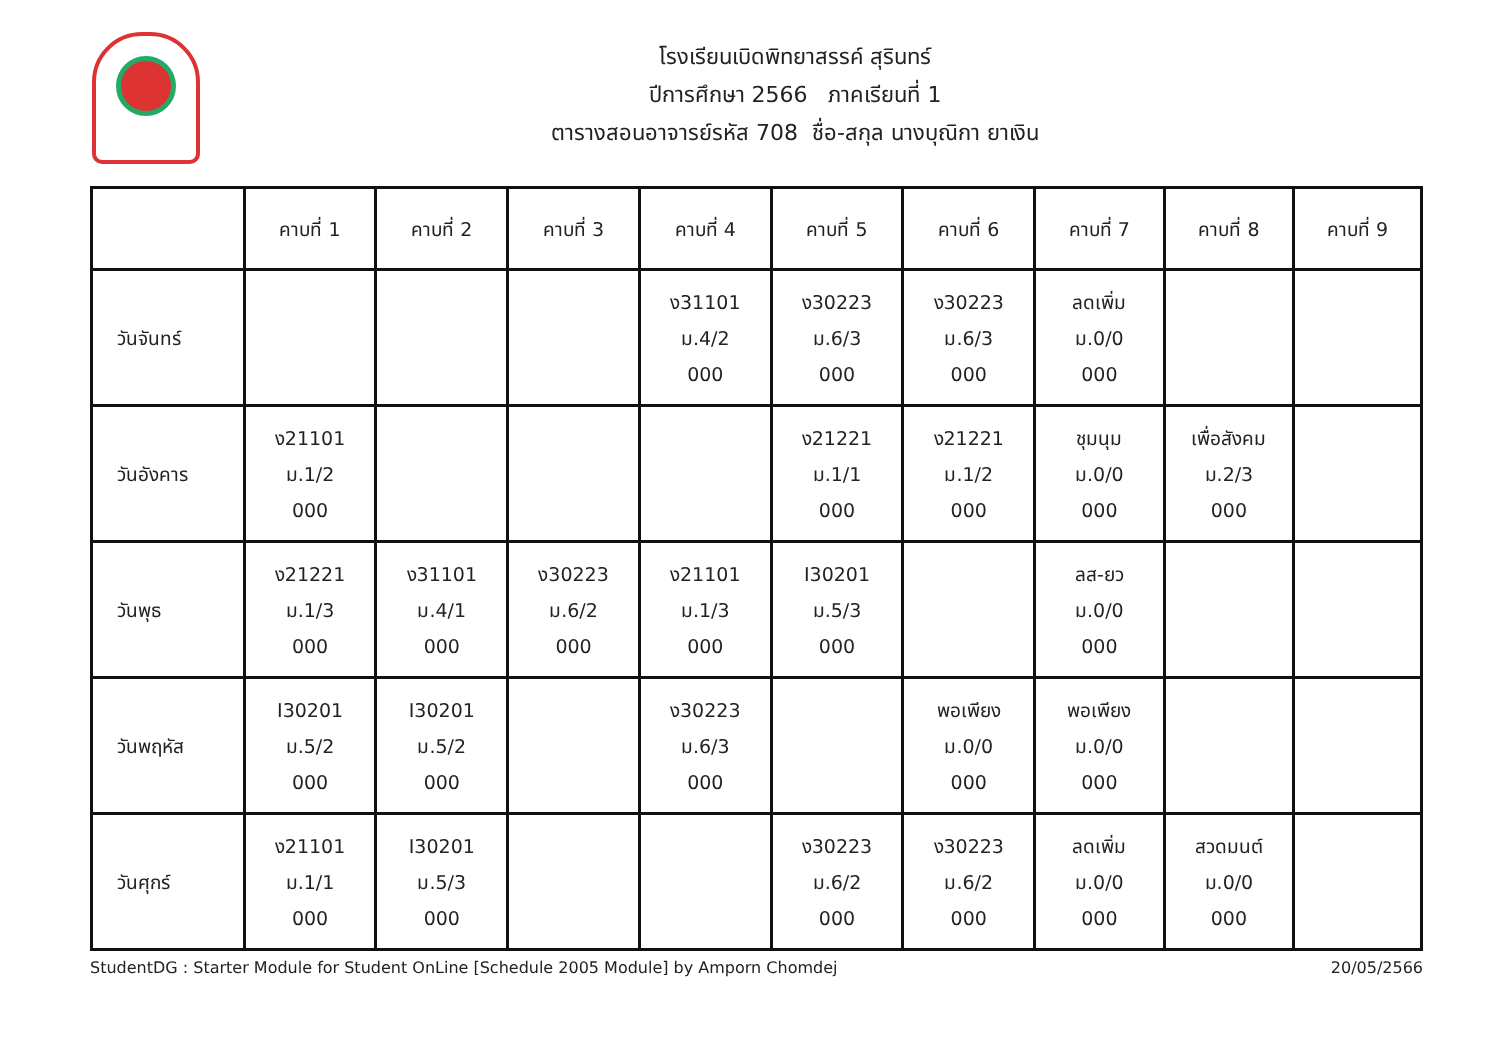โรงเรียนเบิดพิทยาสรรค์ สุรินทร์
ปีการศึกษา 2566 ภาคเรียนที่ 1
ตารางสอนอาจารย์รหัส 708 ชื่อ-สกุล นางบุณิกา ยาเงิน
| | คาบที่ 1 | คาบที่ 2 | คาบที่ 3 | คาบที่ 4 | คาบที่ 5 | คาบที่ 6 | คาบที่ 7 | คาบที่ 8 | คาบที่ 9 |
| --- | --- | --- | --- | --- | --- | --- | --- | --- | --- |
| วันจันทร์ | | | | ง31101 ม.4/2 000 | ง30223 ม.6/3 000 | ง30223 ม.6/3 000 | ลดเพิ่ม ม.0/0 000 | | |
| วันอังคาร | ง21101 ม.1/2 000 | | | | ง21221 ม.1/1 000 | ง21221 ม.1/2 000 | ชุมนุม ม.0/0 000 | เพื่อสังคม ม.2/3 000 | |
| วันพุธ | ง21221 ม.1/3 000 | ง31101 ม.4/1 000 | ง30223 ม.6/2 000 | ง21101 ม.1/3 000 | I30201 ม.5/3 000 | | ลส-ยว ม.0/0 000 | | |
| วันพฤหัส | I30201 ม.5/2 000 | I30201 ม.5/2 000 | | ง30223 ม.6/3 000 | | พอเพียง ม.0/0 000 | พอเพียง ม.0/0 000 | | |
| วันศุกร์ | ง21101 ม.1/1 000 | I30201 ม.5/3 000 | | | ง30223 ม.6/2 000 | ง30223 ม.6/2 000 | ลดเพิ่ม ม.0/0 000 | สวดมนต์ ม.0/0 000 | |
StudentDG : Starter Module for Student OnLine [Schedule 2005 Module] by Amporn Chomdej 20/05/2566